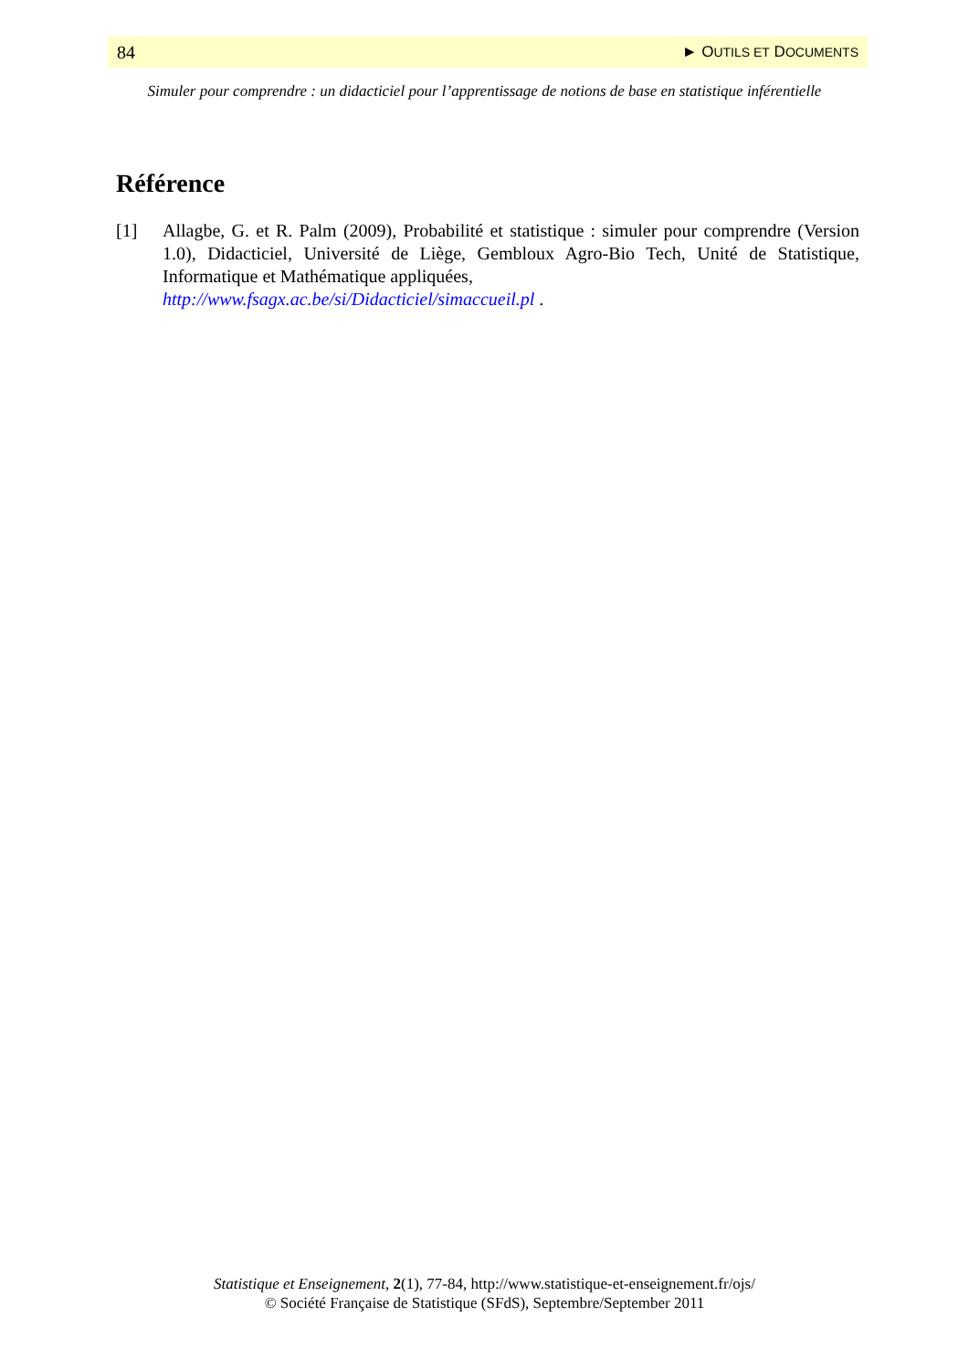84 ► OUTILS ET DOCUMENTS
Simuler pour comprendre : un didacticiel pour l’apprentissage de notions de base en statistique inférentielle
Référence
[1] Allagbe, G. et R. Palm (2009), Probabilité et statistique : simuler pour comprendre (Version 1.0), Didacticiel, Université de Liège, Gembloux Agro-Bio Tech, Unité de Statistique, Informatique et Mathématique appliquées,
http://www.fsagx.ac.be/si/Didacticiel/simaccueil.pl .
Statistique et Enseignement, 2(1), 77-84, http://www.statistique-et-enseignement.fr/ojs/
© Société Française de Statistique (SFdS), Septembre/September 2011